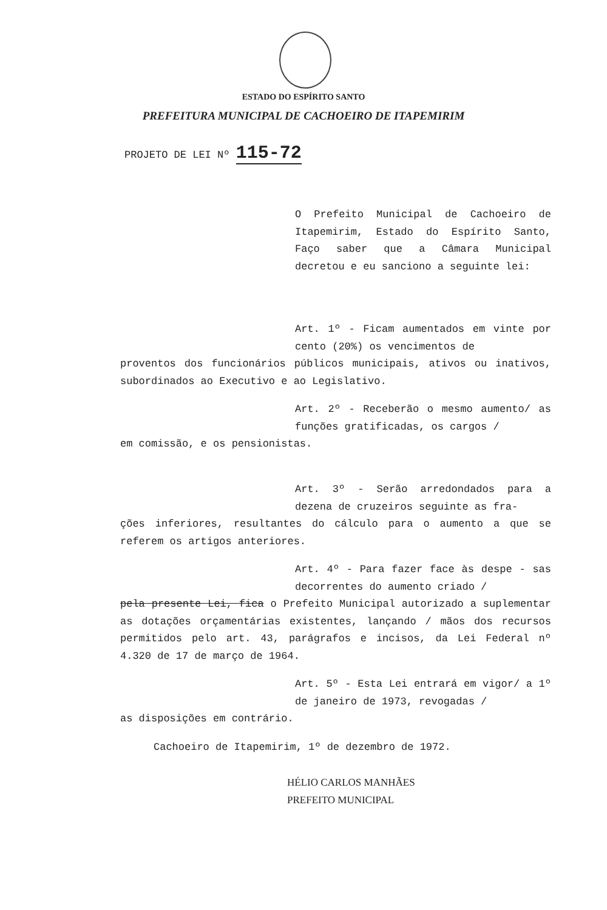ESTADO DO ESPÍRITO SANTO
PREFEITURA MUNICIPAL DE CACHOEIRO DE ITAPEMIRIM
PROJETO DE LEI Nº 115-72
O Prefeito Municipal de Cachoeiro de Itapemirim, Estado do Espírito Santo, Faço saber que a Câmara Municipal decretou e eu sanciono a seguinte lei:
Art. 1º - Ficam aumentados em vinte por cento (20%) os vencimentos de
proventos dos funcionários públicos municipais, ativos ou inativos, subordinados ao Executivo e ao Legislativo.
Art. 2º - Receberão o mesmo aumento/ as funções gratificadas, os cargos /
em comissão, e os pensionistas.
Art. 3º - Serão arredondados para a dezena de cruzeiros seguinte as fra-
ções inferiores, resultantes do cálculo para o aumento a que se referem os artigos anteriores.
Art. 4º - Para fazer face às despe - sas decorrentes do aumento criado /
pela presente Lei, fica o Prefeito Municipal autorizado a suplementar as dotações orçamentárias existentes, lançando / mãos dos recursos permitidos pelo art. 43, parágrafos e incisos, da Lei Federal nº 4.320 de 17 de março de 1964.
Art. 5º - Esta Lei entrará em vigor/ a 1º de janeiro de 1973, revogadas /
as disposições em contrário.
Cachoeiro de Itapemirim, 1º de dezembro de 1972.
HÉLIO CARLOS MANHÃES
PREFEITO MUNICIPAL